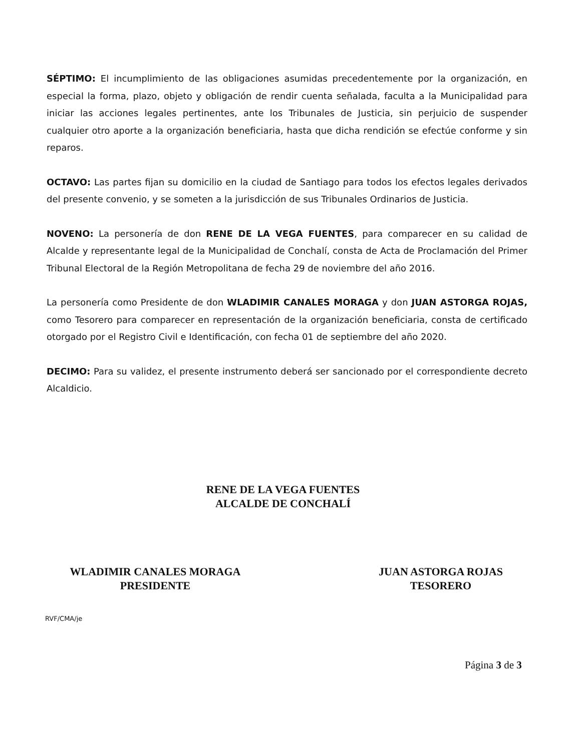SÉPTIMO: El incumplimiento de las obligaciones asumidas precedentemente por la organización, en especial la forma, plazo, objeto y obligación de rendir cuenta señalada, faculta a la Municipalidad para iniciar las acciones legales pertinentes, ante los Tribunales de Justicia, sin perjuicio de suspender cualquier otro aporte a la organización beneficiaria, hasta que dicha rendición se efectúe conforme y sin reparos.
OCTAVO: Las partes fijan su domicilio en la ciudad de Santiago para todos los efectos legales derivados del presente convenio, y se someten a la jurisdicción de sus Tribunales Ordinarios de Justicia.
NOVENO: La personería de don RENE DE LA VEGA FUENTES, para comparecer en su calidad de Alcalde y representante legal de la Municipalidad de Conchalí, consta de Acta de Proclamación del Primer Tribunal Electoral de la Región Metropolitana de fecha 29 de noviembre del año 2016.
La personería como Presidente de don WLADIMIR CANALES MORAGA y don JUAN ASTORGA ROJAS, como Tesorero para comparecer en representación de la organización beneficiaria, consta de certificado otorgado por el Registro Civil e Identificación, con fecha 01 de septiembre del año 2020.
DECIMO: Para su validez, el presente instrumento deberá ser sancionado por el correspondiente decreto Alcaldicio.
RENE DE LA VEGA FUENTES
ALCALDE DE CONCHALÍ
WLADIMIR CANALES MORAGA
PRESIDENTE
JUAN ASTORGA ROJAS
TESORERO
RVF/CMA/je
Página 3 de 3